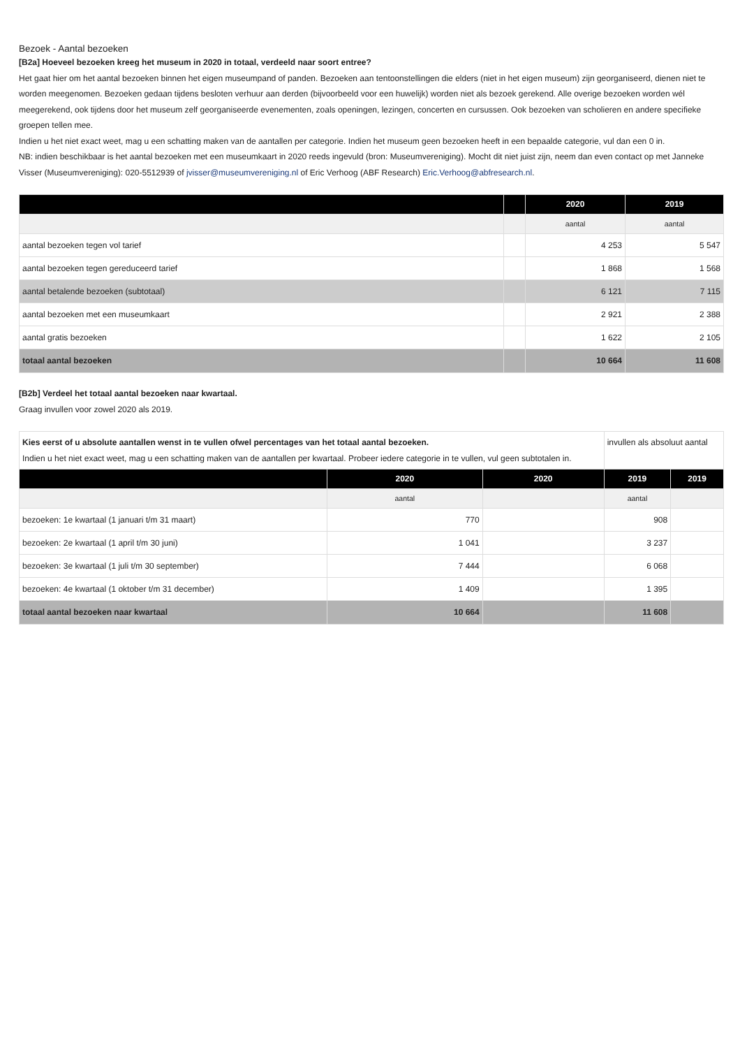Bezoek - Aantal bezoeken
[B2a] Hoeveel bezoeken kreeg het museum in 2020 in totaal, verdeeld naar soort entree?
Het gaat hier om het aantal bezoeken binnen het eigen museumpand of panden. Bezoeken aan tentoonstellingen die elders (niet in het eigen museum) zijn georganiseerd, dienen niet te worden meegenomen. Bezoeken gedaan tijdens besloten verhuur aan derden (bijvoorbeeld voor een huwelijk) worden niet als bezoek gerekend. Alle overige bezoeken worden wél meegerekend, ook tijdens door het museum zelf georganiseerde evenementen, zoals openingen, lezingen, concerten en cursussen. Ook bezoeken van scholieren en andere specifieke groepen tellen mee.
Indien u het niet exact weet, mag u een schatting maken van de aantallen per categorie. Indien het museum geen bezoeken heeft in een bepaalde categorie, vul dan een 0 in.
NB: indien beschikbaar is het aantal bezoeken met een museumkaart in 2020 reeds ingevuld (bron: Museumvereniging). Mocht dit niet juist zijn, neem dan even contact op met Janneke Visser (Museumvereniging): 020-5512939 of jvisser@museumvereniging.nl of Eric Verhoog (ABF Research) Eric.Verhoog@abfresearch.nl.
| | | 2020 | 2019 |
| --- | --- | --- | --- |
| | | aantal | aantal |
| aantal bezoeken tegen vol tarief | | 4 253 | 5 547 |
| aantal bezoeken tegen gereduceerd tarief | | 1 868 | 1 568 |
| aantal betalende bezoeken (subtotaal) | | 6 121 | 7 115 |
| aantal bezoeken met een museumkaart | | 2 921 | 2 388 |
| aantal gratis bezoeken | | 1 622 | 2 105 |
| totaal aantal bezoeken | | 10 664 | 11 608 |
[B2b] Verdeel het totaal aantal bezoeken naar kwartaal.
Graag invullen voor zowel 2020 als 2019.
| Kies eerst of u absolute aantallen wenst in te vullen ofwel percentages van het totaal aantal bezoeken. Indien u het niet exact weet, mag u een schatting maken van de aantallen per kwartaal. Probeer iedere categorie in te vullen, vul geen subtotalen in. | | | invullen als absoluut aantal | |
| | 2020 | 2020 | 2019 | 2019 |
| | aantal | | aantal | |
| bezoeken: 1e kwartaal (1 januari t/m 31 maart) | 770 | | 908 | |
| bezoeken: 2e kwartaal (1 april t/m 30 juni) | 1 041 | | 3 237 | |
| bezoeken: 3e kwartaal (1 juli t/m 30 september) | 7 444 | | 6 068 | |
| bezoeken: 4e kwartaal (1 oktober t/m 31 december) | 1 409 | | 1 395 | |
| totaal aantal bezoeken naar kwartaal | 10 664 | | 11 608 | |